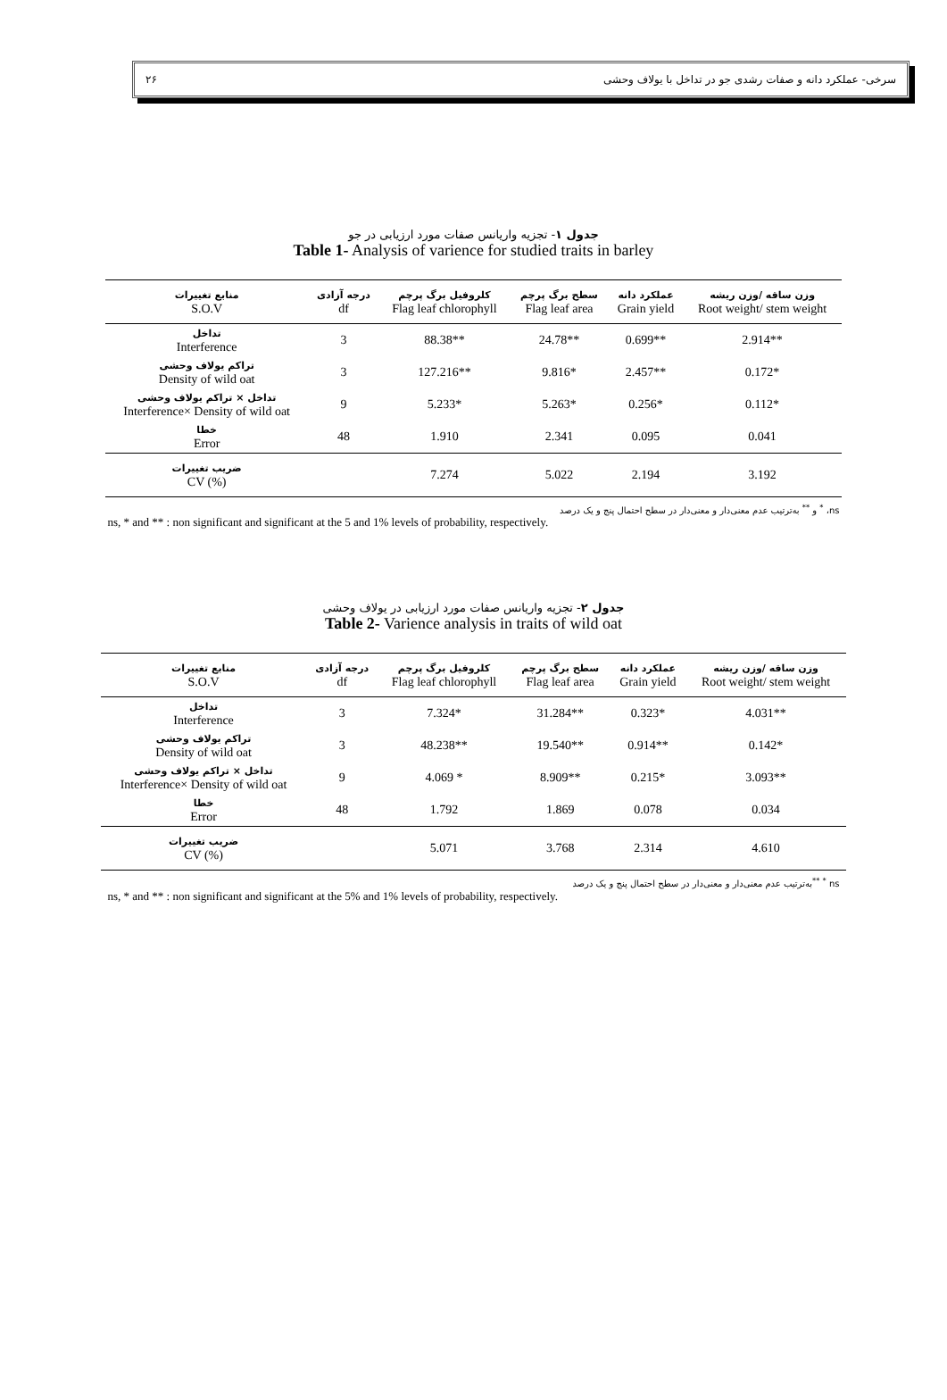سرخی- عملکرد دانه و صفات رشدی جو در تداخل با یولاف وحشی ۲۶
جدول ۱- تجزیه واریانس صفات مورد ارزیابی در جو
Table 1- Analysis of varience for studied traits in barley
| منابع تغییرات S.O.V | درجه آزادی df | کلروفیل برگ پرچم Flag leaf chlorophyll | سطح برگ پرچم Flag leaf area | عملکرد دانه Grain yield | وزن ساقه /وزن ریشه Root weight/ stem weight |
| --- | --- | --- | --- | --- | --- |
| تداخل Interference | 3 | 88.38** | 24.78** | 0.699** | 2.914** |
| تراکم یولاف وحشی Density of wild oat | 3 | 127.216** | 9.816* | 2.457** | 0.172* |
| تداخل × تراکم یولاف وحشی Interference× Density of wild oat | 9 | 5.233* | 5.263* | 0.256* | 0.112* |
| خطا Error | 48 | 1.910 | 2.341 | 0.095 | 0.041 |
| ضریب تغییرات CV (%) | | 7.274 | 5.022 | 2.194 | 3.192 |
ns، <sup>*</sup> و <sup>**</sup> به‌ترتیب عدم معنی‌دار و معنی‌دار در سطح احتمال پنج و یک درصد
ns, * and ** : non significant and significant at the 5 and 1% levels of probability, respectively.
جدول ۲- تجزیه واریانس صفات مورد ارزیابی در یولاف وحشی
Table 2- Varience analysis in traits of wild oat
| منابع تغییرات S.O.V | درجه آزادی df | کلروفیل برگ پرچم Flag leaf chlorophyll | سطح برگ پرچم Flag leaf area | عملکرد دانه Grain yield | وزن ساقه /وزن ریشه Root weight/ stem weight |
| --- | --- | --- | --- | --- | --- |
| تداخل Interference | 3 | 7.324* | 31.284** | 0.323* | 4.031** |
| تراکم یولاف وحشی Density of wild oat | 3 | 48.238** | 19.540** | 0.914** | 0.142* |
| تداخل × تراکم یولاف وحشی Interference× Density of wild oat | 9 | 4.069 * | 8.909** | 0.215* | 3.093** |
| خطا Error | 48 | 1.792 | 1.869 | 0.078 | 0.034 |
| ضریب تغییرات CV (%) | | 5.071 | 3.768 | 2.314 | 4.610 |
ns <sup>*</sup> <sup>**</sup>به‌ترتیب عدم معنی‌دار و معنی‌دار در سطح احتمال پنج و یک درصد
ns, * and ** : non significant and significant at the 5% and 1% levels of probability, respectively.